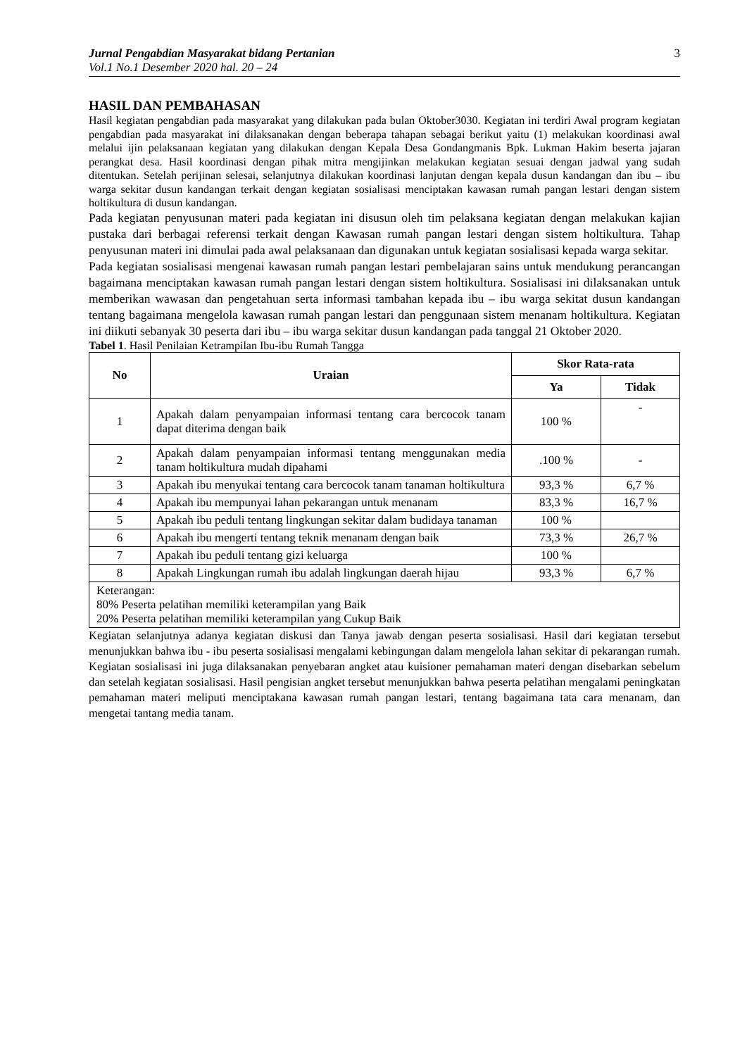Jurnal Pengabdian Masyarakat bidang Pertanian
Vol.1 No.1 Desember 2020 hal. 20 – 24
3
HASIL DAN PEMBAHASAN
Hasil kegiatan pengabdian pada masyarakat yang dilakukan pada bulan Oktober3030. Kegiatan ini terdiri Awal program kegiatan pengabdian pada masyarakat ini dilaksanakan dengan beberapa tahapan sebagai berikut yaitu (1) melakukan koordinasi awal melalui ijin pelaksanaan kegiatan yang dilakukan dengan Kepala Desa Gondangmanis Bpk. Lukman Hakim beserta jajaran perangkat desa. Hasil koordinasi dengan pihak mitra mengijinkan melakukan kegiatan sesuai dengan jadwal yang sudah ditentukan. Setelah perijinan selesai, selanjutnya dilakukan koordinasi lanjutan dengan kepala dusun kandangan dan ibu – ibu warga sekitar dusun kandangan terkait dengan kegiatan sosialisasi menciptakan kawasan rumah pangan lestari dengan sistem holtikultura di dusun kandangan.
Pada kegiatan penyusunan materi pada kegiatan ini disusun oleh tim pelaksana kegiatan dengan melakukan kajian pustaka dari berbagai referensi terkait dengan Kawasan rumah pangan lestari dengan sistem holtikultura. Tahap penyusunan materi ini dimulai pada awal pelaksanaan dan digunakan untuk kegiatan sosialisasi kepada warga sekitar.
Pada kegiatan sosialisasi mengenai kawasan rumah pangan lestari pembelajaran sains untuk mendukung perancangan bagaimana menciptakan kawasan rumah pangan lestari dengan sistem holtikultura. Sosialisasi ini dilaksanakan untuk memberikan wawasan dan pengetahuan serta informasi tambahan kepada ibu – ibu warga sekitat dusun kandangan tentang bagaimana mengelola kawasan rumah pangan lestari dan penggunaan sistem menanam holtikultura. Kegiatan ini diikuti sebanyak 30 peserta dari ibu – ibu warga sekitar dusun kandangan pada tanggal 21 Oktober 2020.
Tabel 1. Hasil Penilaian Ketrampilan Ibu-ibu Rumah Tangga
| No | Uraian | Skor Rata-rata | |
| --- | --- | --- | --- |
| | | Ya | Tidak |
| 1 | Apakah dalam penyampaian informasi tentang cara bercocok tanam dapat diterima dengan baik | 100 % | - |
| 2 | Apakah dalam penyampaian informasi tentang menggunakan media tanam holtikultura mudah dipahami | .100 % | - |
| 3 | Apakah ibu menyukai tentang cara bercocok tanam tanaman holtikultura | 93,3 % | 6,7 % |
| 4 | Apakah ibu mempunyai lahan pekarangan untuk menanam | 83,3 % | 16,7 % |
| 5 | Apakah ibu peduli tentang lingkungan sekitar dalam budidaya tanaman | 100 % | |
| 6 | Apakah ibu mengerti tentang teknik menanam dengan baik | 73,3 % | 26,7 % |
| 7 | Apakah ibu peduli tentang gizi keluarga | 100 % | |
| 8 | Apakah Lingkungan rumah ibu adalah lingkungan daerah hijau | 93,3 % | 6,7 % |
| Keterangan: 80% Peserta pelatihan memiliki keterampilan yang Baik 20% Peserta pelatihan memiliki keterampilan yang Cukup Baik | | | |
Kegiatan selanjutnya adanya kegiatan diskusi dan Tanya jawab dengan peserta sosialisasi. Hasil dari kegiatan tersebut menunjukkan bahwa ibu - ibu peserta sosialisasi mengalami kebingungan dalam mengelola lahan sekitar di pekarangan rumah. Kegiatan sosialisasi ini juga dilaksanakan penyebaran angket atau kuisioner pemahaman materi dengan disebarkan sebelum dan setelah kegiatan sosialisasi. Hasil pengisian angket tersebut menunjukkan bahwa peserta pelatihan mengalami peningkatan pemahaman materi meliputi menciptakana kawasan rumah pangan lestari, tentang bagaimana tata cara menanam, dan mengetai tantang media tanam.